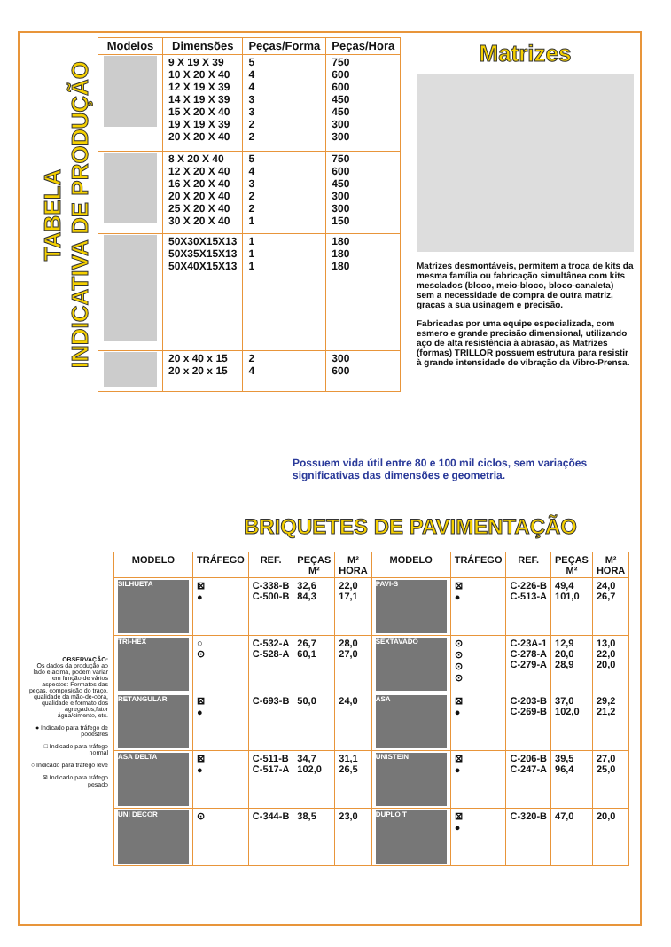TABELA
INDICATIVA DE PRODUÇÃO
| Modelos | Dimensões | Peças/Forma | Peças/Hora |
| --- | --- | --- | --- |
| | 9 X 19 X 39 10 X 20 X 40 12 X 19 X 39 14 X 19 X 39 15 X 20 X 40 19 X 19 X 39 20 X 20 X 40 | 5 4 4 3 3 2 2 | 750 600 600 450 450 300 300 |
| | 8 X 20 X 40 12 X 20 X 40 16 X 20 X 40 20 X 20 X 40 25 X 20 X 40 30 X 20 X 40 | 5 4 3 2 2 1 | 750 600 450 300 300 150 |
| | 50X30X15X13 50X35X15X13 50X40X15X13 | 1 1 1 | 180 180 180 |
| | 20 x 40 x 15 20 x 20 x 15 | 2 4 | 300 600 |
Matrizes
Matrizes desmontáveis, permitem a troca de kits da mesma família ou fabricação simultânea com kits mesclados (bloco, meio-bloco, bloco-canaleta) sem a necessidade de compra de outra matriz, graças a sua usinagem e precisão.
Fabricadas por uma equipe especializada, com esmero e grande precisão dimensional, utilizando aço de alta resistência à abrasão, as Matrizes (formas) TRILLOR possuem estrutura para resistir à grande intensidade de vibração da Vibro-Prensa.
Possuem vida útil entre 80 e 100 mil ciclos, sem variações significativas das dimensões e geometria.
BRIQUETES DE PAVIMENTAÇÃO
OBSERVAÇÃO:
Os dados da produção ao lado e acima, podem variar em função de vários aspectos: Formatos das peças, composição do traço, qualidade da mão-de-obra, qualidade e formato dos agregados,fator água/cimento, etc.
● Indicado para tráfego de podestres
□ Indicado para tráfego normal
○ Indicado para tráfego leve
⊠ Indicado para tráfego pesado
| MODELO | TRÁFEGO | REF. | PEÇAS M² | M² HORA | MODELO | TRÁFEGO | REF. | PEÇAS M² | M² HORA |
| --- | --- | --- | --- | --- | --- | --- | --- | --- | --- |
| SILHUETA | ⊠ ● | C-338-B C-500-B | 32,6 84,3 | 22,0 17,1 | PAVI-S | ⊠ ● | C-226-B C-513-A | 49,4 101,0 | 24,0 26,7 |
| TRI-HEX | ○ ⊙ | C-532-A C-528-A | 26,7 60,1 | 28,0 27,0 | SEXTAVADO | ⊙ ⊙ ⊙ ⊙ | C-23A-1 C-278-A C-279-A | 12,9 20,0 28,9 | 13,0 22,0 20,0 |
| RETANGULAR | ⊠ ● | C-693-B | 50,0 | 24,0 | ASA | ⊠ ● | C-203-B C-269-B | 37,0 102,0 | 29,2 21,2 |
| ASA DELTA | ⊠ ● | C-511-B C-517-A | 34,7 102,0 | 31,1 26,5 | UNISTEIN | ⊠ ● | C-206-B C-247-A | 39,5 96,4 | 27,0 25,0 |
| UNI DECOR | ⊙ | C-344-B | 38,5 | 23,0 | DUPLO T | ⊠ ● | C-320-B | 47,0 | 20,0 |